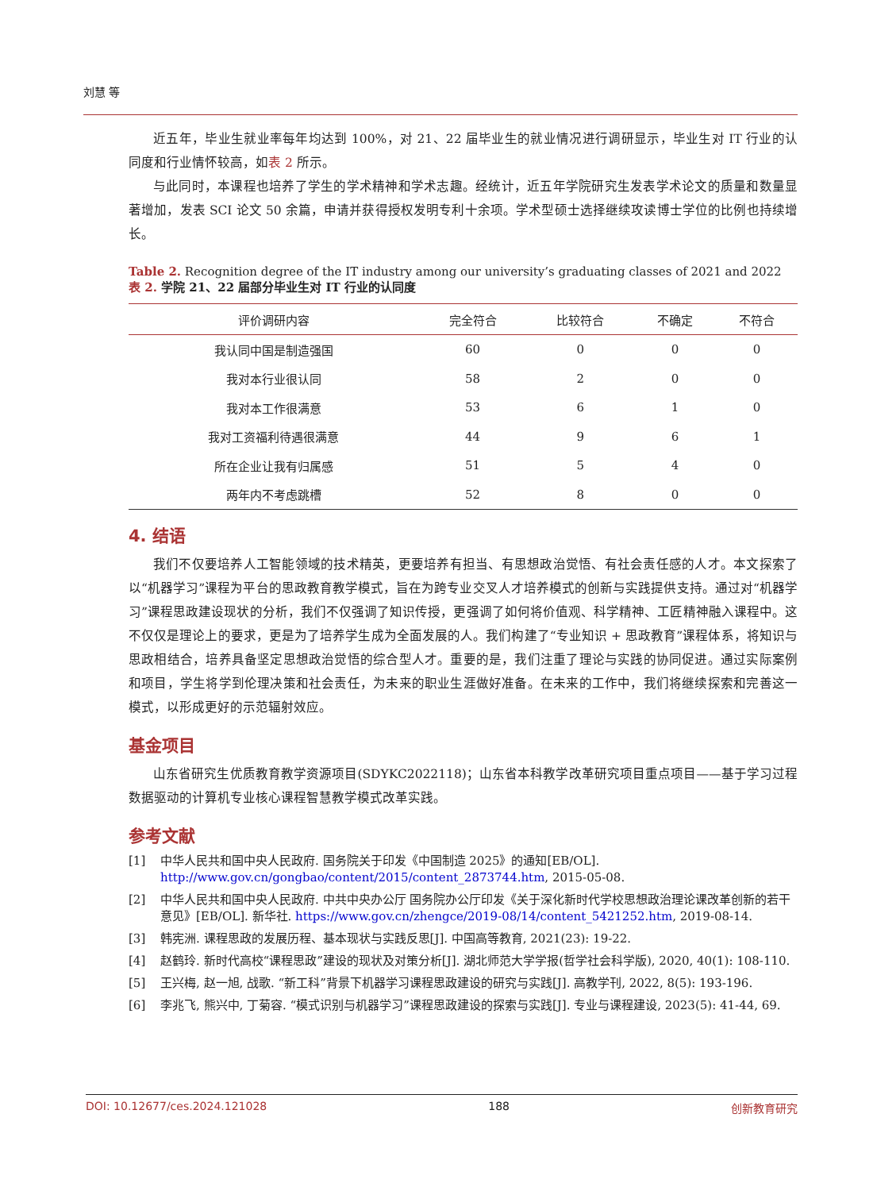刘慧 等
近五年，毕业生就业率每年均达到 100%，对 21、22 届毕业生的就业情况进行调研显示，毕业生对 IT 行业的认同度和行业情怀较高，如表 2 所示。
与此同时，本课程也培养了学生的学术精神和学术志趣。经统计，近五年学院研究生发表学术论文的质量和数量显著增加，发表 SCI 论文 50 余篇，申请并获得授权发明专利十余项。学术型硕士选择继续攻读博士学位的比例也持续增长。
Table 2. Recognition degree of the IT industry among our university’s graduating classes of 2021 and 2022
表 2. 学院 21、22 届部分毕业生对 IT 行业的认同度
| 评价调研内容 | 完全符合 | 比较符合 | 不确定 | 不符合 |
| --- | --- | --- | --- | --- |
| 我认同中国是制造强国 | 60 | 0 | 0 | 0 |
| 我对本行业很认同 | 58 | 2 | 0 | 0 |
| 我对本工作很满意 | 53 | 6 | 1 | 0 |
| 我对工资福利待遇很满意 | 44 | 9 | 6 | 1 |
| 所在企业让我有归属感 | 51 | 5 | 4 | 0 |
| 两年内不考虑跳槽 | 52 | 8 | 0 | 0 |
4. 结语
我们不仅要培养人工智能领域的技术精英，更要培养有担当、有思想政治觉悟、有社会责任感的人才。本文探索了以“机器学习”课程为平台的思政教育教学模式，旨在为跨专业交叉人才培养模式的创新与实践提供支持。通过对“机器学习”课程思政建设现状的分析，我们不仅强调了知识传授，更强调了如何将价值观、科学精神、工匠精神融入课程中。这不仅仅是理论上的要求，更是为了培养学生成为全面发展的人。我们构建了“专业知识 + 思政教育”课程体系，将知识与思政相结合，培养具备坚定思想政治觉悟的综合型人才。重要的是，我们注重了理论与实践的协同促进。通过实际案例和项目，学生将学到伦理决策和社会责任，为未来的职业生涯做好准备。在未来的工作中，我们将继续探索和完善这一模式，以形成更好的示范辐射效应。
基金项目
山东省研究生优质教育教学资源项目(SDYKC2022118)；山东省本科教学改革研究项目重点项目——基于学习过程数据驱动的计算机专业核心课程智慧教学模式改革实践。
参考文献
[1] 中华人民共和国中央人民政府. 国务院关于印发《中国制造 2025》的通知[EB/OL]. http://www.gov.cn/gongbao/content/2015/content_2873744.htm, 2015-05-08.
[2] 中华人民共和国中央人民政府. 中共中央办公厅 国务院办公厅印发《关于深化新时代学校思想政治理论课改革创新的若干意见》[EB/OL]. 新华社. https://www.gov.cn/zhengce/2019-08/14/content_5421252.htm, 2019-08-14.
[3] 韩宪洲. 课程思政的发展历程、基本现状与实践反思[J]. 中国高等教育, 2021(23): 19-22.
[4] 赵鹤玲. 新时代高校“课程思政”建设的现状及对策分析[J]. 湖北师范大学学报(哲学社会科学版), 2020, 40(1): 108-110.
[5] 王兴梅, 赵一旭, 战歌. “新工科”背景下机器学习课程思政建设的研究与实践[J]. 高教学刊, 2022, 8(5): 193-196.
[6] 李兆飞, 熊兴中, 丁菊容. “模式识别与机器学习”课程思政建设的探索与实践[J]. 专业与课程建设, 2023(5): 41-44, 69.
DOI: 10.12677/ces.2024.121028 188 创新教育研究